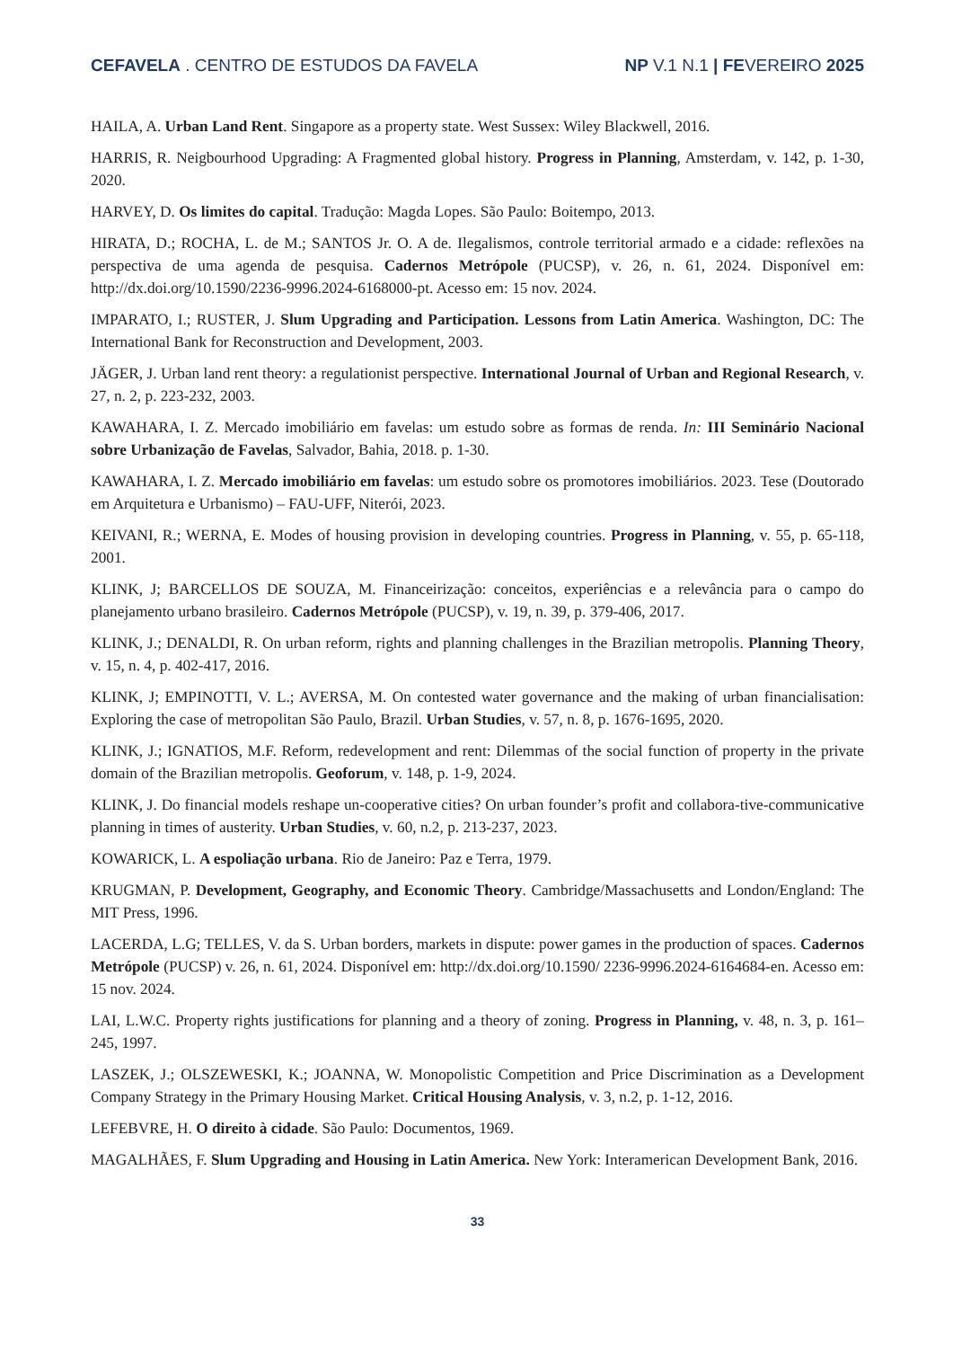CEFAVELA . CENTRO DE ESTUDOS DA FAVELA
NP V.1 N.1 | FEVEREIRO 2025
HAILA, A. Urban Land Rent. Singapore as a property state. West Sussex: Wiley Blackwell, 2016.
HARRIS, R. Neigbourhood Upgrading: A Fragmented global history. Progress in Planning, Amsterdam, v. 142, p. 1-30, 2020.
HARVEY, D. Os limites do capital. Tradução: Magda Lopes. São Paulo: Boitempo, 2013.
HIRATA, D.; ROCHA, L. de M.; SANTOS Jr. O. A de. Ilegalismos, controle territorial armado e a cidade: reflexões na perspectiva de uma agenda de pesquisa. Cadernos Metrópole (PUCSP), v. 26, n. 61, 2024. Disponível em: http://dx.doi.org/10.1590/2236-9996.2024-6168000-pt. Acesso em: 15 nov. 2024.
IMPARATO, I.; RUSTER, J. Slum Upgrading and Participation. Lessons from Latin America. Washington, DC: The International Bank for Reconstruction and Development, 2003.
JÄGER, J. Urban land rent theory: a regulationist perspective. International Journal of Urban and Regional Research, v. 27, n. 2, p. 223-232, 2003.
KAWAHARA, I. Z. Mercado imobiliário em favelas: um estudo sobre as formas de renda. In: III Seminário Nacional sobre Urbanização de Favelas, Salvador, Bahia, 2018. p. 1-30.
KAWAHARA, I. Z. Mercado imobiliário em favelas: um estudo sobre os promotores imobiliários. 2023. Tese (Doutorado em Arquitetura e Urbanismo) – FAU-UFF, Niterói, 2023.
KEIVANI, R.; WERNA, E. Modes of housing provision in developing countries. Progress in Planning, v. 55, p. 65-118, 2001.
KLINK, J; BARCELLOS DE SOUZA, M. Financeirização: conceitos, experiências e a relevância para o campo do planejamento urbano brasileiro. Cadernos Metrópole (PUCSP), v. 19, n. 39, p. 379-406, 2017.
KLINK, J.; DENALDI, R. On urban reform, rights and planning challenges in the Brazilian metropolis. Planning Theory, v. 15, n. 4, p. 402-417, 2016.
KLINK, J; EMPINOTTI, V. L.; AVERSA, M. On contested water governance and the making of urban financialisation: Exploring the case of metropolitan São Paulo, Brazil. Urban Studies, v. 57, n. 8, p. 1676-1695, 2020.
KLINK, J.; IGNATIOS, M.F. Reform, redevelopment and rent: Dilemmas of the social function of property in the private domain of the Brazilian metropolis. Geoforum, v. 148, p. 1-9, 2024.
KLINK, J. Do financial models reshape un-cooperative cities? On urban founder’s profit and collabora-tive-communicative planning in times of austerity. Urban Studies, v. 60, n.2, p. 213-237, 2023.
KOWARICK, L. A espoliação urbana. Rio de Janeiro: Paz e Terra, 1979.
KRUGMAN, P. Development, Geography, and Economic Theory. Cambridge/Massachusetts and London/England: The MIT Press, 1996.
LACERDA, L.G; TELLES, V. da S. Urban borders, markets in dispute: power games in the production of spaces. Cadernos Metrópole (PUCSP) v. 26, n. 61, 2024. Disponível em: http://dx.doi.org/10.1590/ 2236-9996.2024-6164684-en. Acesso em: 15 nov. 2024.
LAI, L.W.C. Property rights justifications for planning and a theory of zoning. Progress in Planning, v. 48, n. 3, p. 161–245, 1997.
LASZEK, J.; OLSZEWESKI, K.; JOANNA, W. Monopolistic Competition and Price Discrimination as a Development Company Strategy in the Primary Housing Market. Critical Housing Analysis, v. 3, n.2, p. 1-12, 2016.
LEFEBVRE, H. O direito à cidade. São Paulo: Documentos, 1969.
MAGALHÃES, F. Slum Upgrading and Housing in Latin America. New York: Interamerican Development Bank, 2016.
33